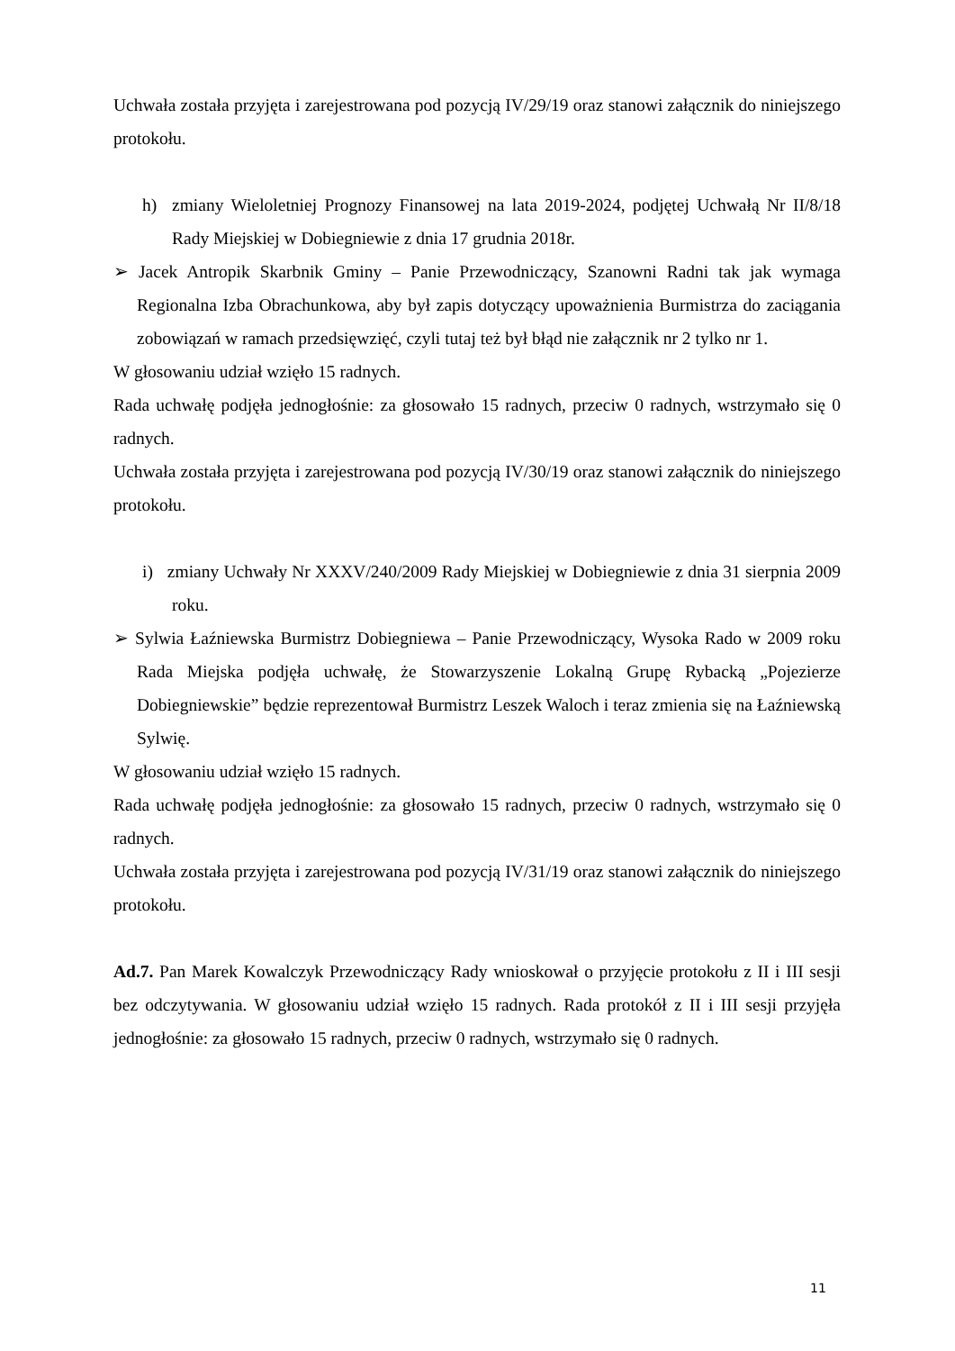Uchwała została przyjęta i zarejestrowana pod pozycją IV/29/19 oraz stanowi załącznik do niniejszego protokołu.
h) zmiany Wieloletniej Prognozy Finansowej na lata 2019-2024, podjętej Uchwałą Nr II/8/18 Rady Miejskiej w Dobiegniewie z dnia 17 grudnia 2018r.
➢ Jacek Antropik Skarbnik Gminy – Panie Przewodniczący, Szanowni Radni tak jak wymaga Regionalna Izba Obrachunkowa, aby był zapis dotyczący upoważnienia Burmistrza do zaciągania zobowiązań w ramach przedsięwzięć, czyli tutaj też był błąd nie załącznik nr 2 tylko nr 1.
W głosowaniu udział wzięło 15 radnych.
Rada uchwałę podjęła jednogłośnie: za głosowało 15 radnych, przeciw 0 radnych, wstrzymało się 0 radnych.
Uchwała została przyjęta i zarejestrowana pod pozycją IV/30/19 oraz stanowi załącznik do niniejszego protokołu.
i) zmiany Uchwały Nr XXXV/240/2009 Rady Miejskiej w Dobiegniewie z dnia 31 sierpnia 2009 roku.
➢ Sylwia Łaźniewska Burmistrz Dobiegniewa – Panie Przewodniczący, Wysoka Rado w 2009 roku Rada Miejska podjęła uchwałę, że Stowarzyszenie Lokalną Grupę Rybacką „Pojezierze Dobiegniewskie” będzie reprezentował Burmistrz Leszek Waloch i teraz zmienia się na Łaźniewską Sylwię.
W głosowaniu udział wzięło 15 radnych.
Rada uchwałę podjęła jednogłośnie: za głosowało 15 radnych, przeciw 0 radnych, wstrzymało się 0 radnych.
Uchwała została przyjęta i zarejestrowana pod pozycją IV/31/19 oraz stanowi załącznik do niniejszego protokołu.
Ad.7. Pan Marek Kowalczyk Przewodniczący Rady wnioskował o przyjęcie protokołu z II i III sesji bez odczytywania. W głosowaniu udział wzięło 15 radnych. Rada protokół z II i III sesji przyjęła jednogłośnie: za głosowało 15 radnych, przeciw 0 radnych, wstrzymało się 0 radnych.
11